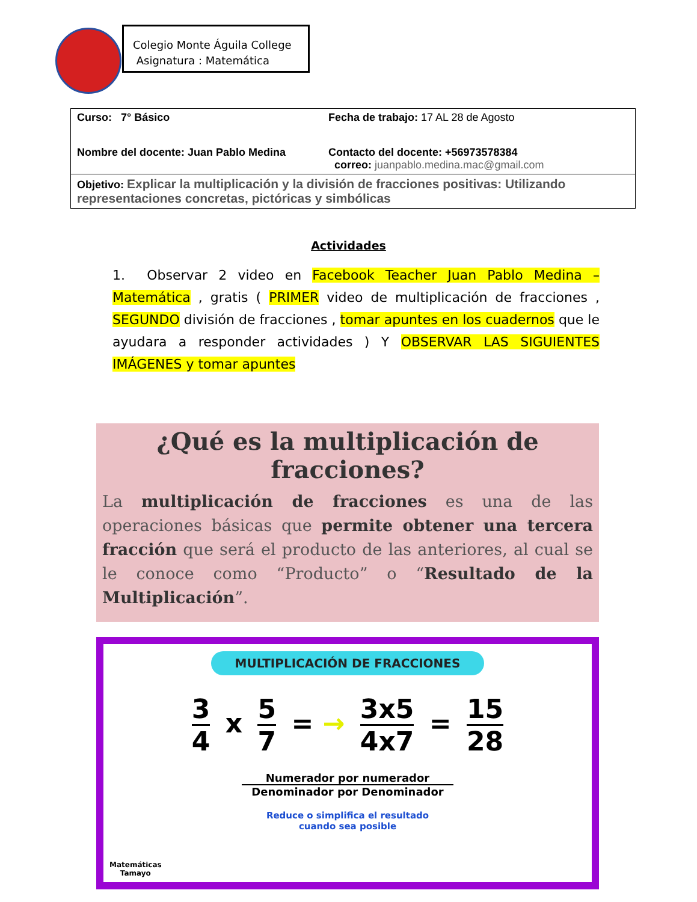Colegio Monte Águila College
Asignatura : Matemática
| Curso: 7° Básico | Fecha de trabajo: 17 AL 28 de Agosto |
| Nombre del docente: Juan Pablo Medina | Contacto del docente: +56973578384 correo: juanpablo.medina.mac@gmail.com |
| Objetivo: Explicar la multiplicación y la división de fracciones positivas: Utilizando representaciones concretas, pictóricas y simbólicas | |
Actividades
1. Observar 2 video en Facebook Teacher Juan Pablo Medina – Matemática , gratis ( PRIMER video de multiplicación de fracciones , SEGUNDO división de fracciones , tomar apuntes en los cuadernos que le ayudara a responder actividades ) Y OBSERVAR LAS SIGUIENTES IMÁGENES y tomar apuntes
¿Qué es la multiplicación de fracciones?
La multiplicación de fracciones es una de las operaciones básicas que permite obtener una tercera fracción que será el producto de las anteriores, al cual se le conoce como “Producto” o “Resultado de la Multiplicación”.
MULTIPLICACIÓN DE FRACCIONES
3 4 x 5 7 = → 3x5 4x7 = 15 28
Numerador por numerador
Denominador por Denominador
Reduce o simplifica el resultado
cuando sea posible
Matemáticas
Tamayo